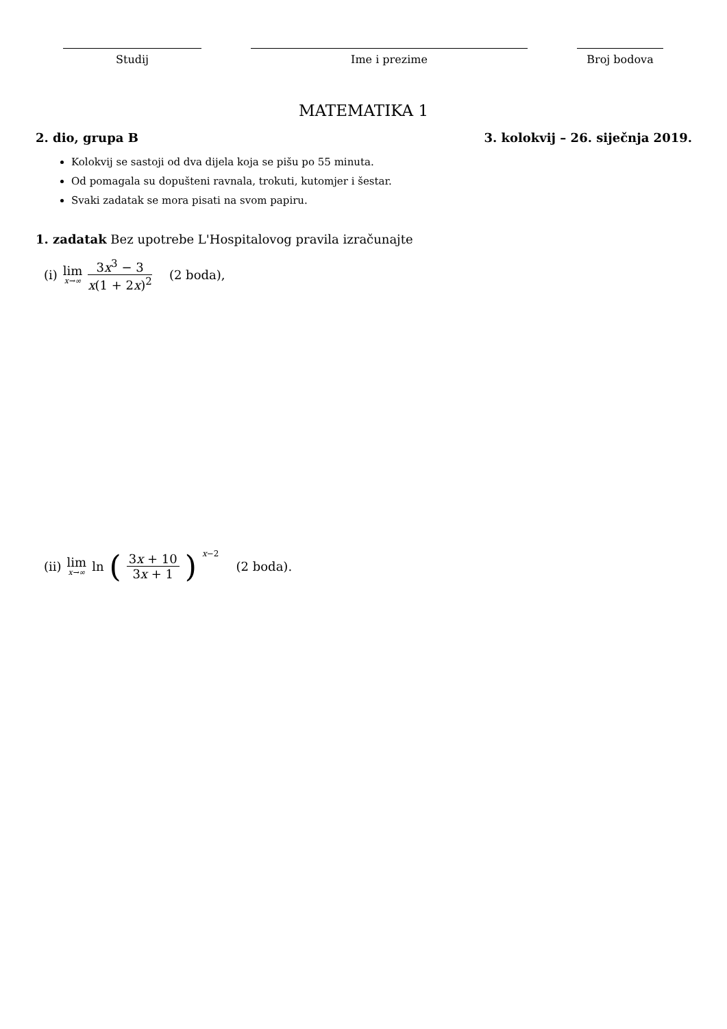Studij Ime i prezime Broj bodova
MATEMATIKA 1
2. dio, grupa B 3. kolokvij – 26. siječnja 2019.
Kolokvij se sastoji od dva dijela koja se pišu po 55 minuta.
Od pomagala su dopušteni ravnala, trokuti, kutomjer i šestar.
Svaki zadatak se mora pisati na svom papiru.
1. zadatak Bez upotrebe L'Hospitalovog pravila izračunajte
(i) lim x→∞ 3x<sup>3</sup> − 3 x(1 + 2x)<sup>2</sup> (2 boda),
(ii) lim x→∞ ln (3x + 10 3x + 1)<sup>x−2</sup> (2 boda).